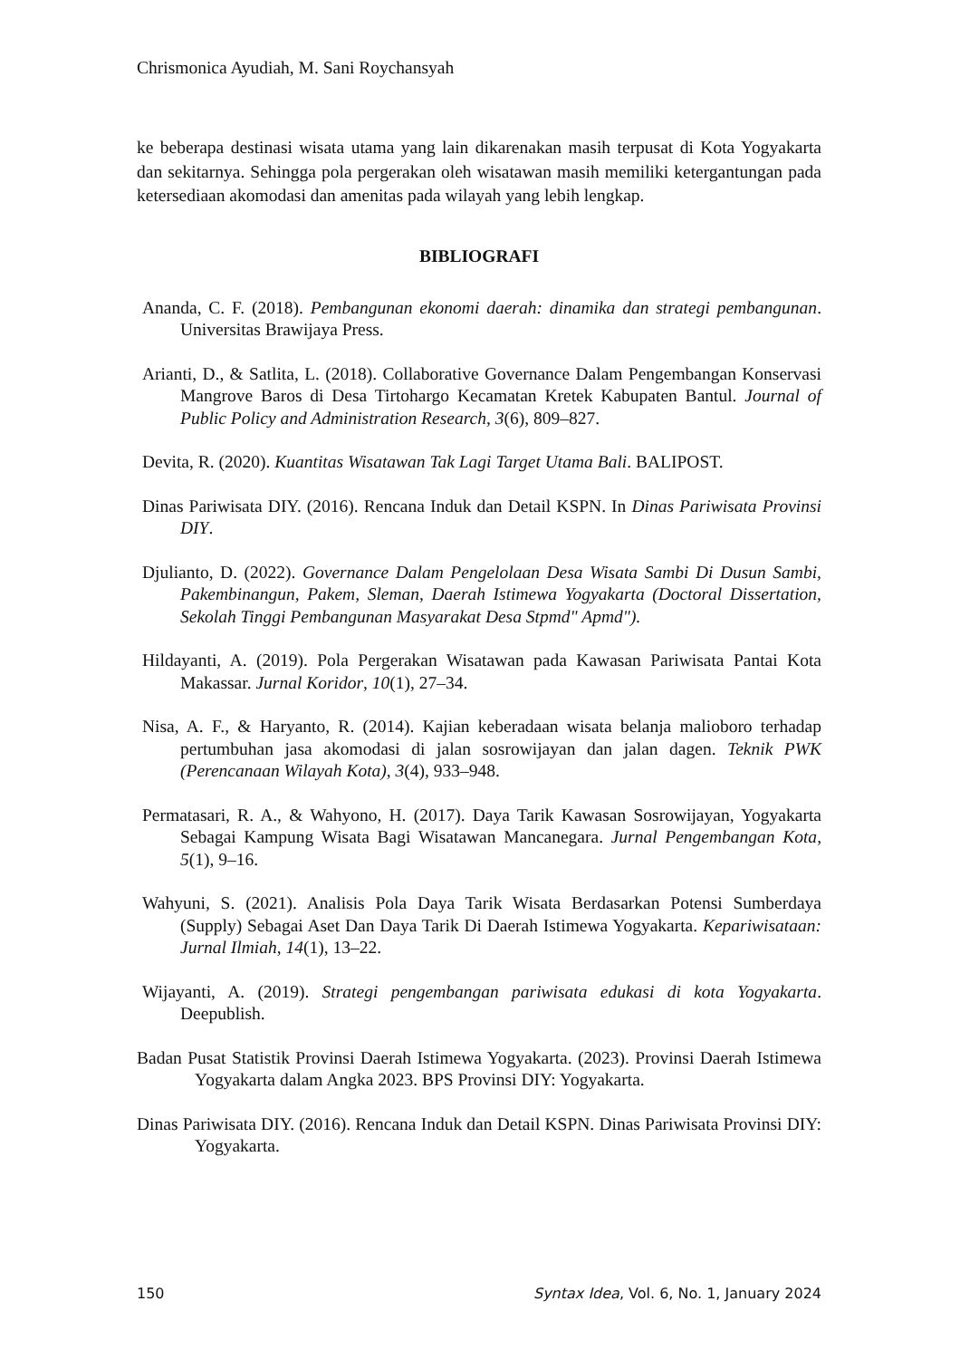Chrismonica Ayudiah, M. Sani Roychansyah
ke beberapa destinasi wisata utama yang lain dikarenakan masih terpusat di Kota Yogyakarta dan sekitarnya. Sehingga pola pergerakan oleh wisatawan masih memiliki ketergantungan pada ketersediaan akomodasi dan amenitas pada wilayah yang lebih lengkap.
BIBLIOGRAFI
Ananda, C. F. (2018). Pembangunan ekonomi daerah: dinamika dan strategi pembangunan. Universitas Brawijaya Press.
Arianti, D., & Satlita, L. (2018). Collaborative Governance Dalam Pengembangan Konservasi Mangrove Baros di Desa Tirtohargo Kecamatan Kretek Kabupaten Bantul. Journal of Public Policy and Administration Research, 3(6), 809–827.
Devita, R. (2020). Kuantitas Wisatawan Tak Lagi Target Utama Bali. BALIPOST.
Dinas Pariwisata DIY. (2016). Rencana Induk dan Detail KSPN. In Dinas Pariwisata Provinsi DIY.
Djulianto, D. (2022). Governance Dalam Pengelolaan Desa Wisata Sambi Di Dusun Sambi, Pakembinangun, Pakem, Sleman, Daerah Istimewa Yogyakarta (Doctoral Dissertation, Sekolah Tinggi Pembangunan Masyarakat Desa Stpmd" Apmd").
Hildayanti, A. (2019). Pola Pergerakan Wisatawan pada Kawasan Pariwisata Pantai Kota Makassar. Jurnal Koridor, 10(1), 27–34.
Nisa, A. F., & Haryanto, R. (2014). Kajian keberadaan wisata belanja malioboro terhadap pertumbuhan jasa akomodasi di jalan sosrowijayan dan jalan dagen. Teknik PWK (Perencanaan Wilayah Kota), 3(4), 933–948.
Permatasari, R. A., & Wahyono, H. (2017). Daya Tarik Kawasan Sosrowijayan, Yogyakarta Sebagai Kampung Wisata Bagi Wisatawan Mancanegara. Jurnal Pengembangan Kota, 5(1), 9–16.
Wahyuni, S. (2021). Analisis Pola Daya Tarik Wisata Berdasarkan Potensi Sumberdaya (Supply) Sebagai Aset Dan Daya Tarik Di Daerah Istimewa Yogyakarta. Kepariwisataan: Jurnal Ilmiah, 14(1), 13–22.
Wijayanti, A. (2019). Strategi pengembangan pariwisata edukasi di kota Yogyakarta. Deepublish.
Badan Pusat Statistik Provinsi Daerah Istimewa Yogyakarta. (2023). Provinsi Daerah Istimewa Yogyakarta dalam Angka 2023. BPS Provinsi DIY: Yogyakarta.
Dinas Pariwisata DIY. (2016). Rencana Induk dan Detail KSPN. Dinas Pariwisata Provinsi DIY: Yogyakarta.
150 Syntax Idea, Vol. 6, No. 1, January 2024